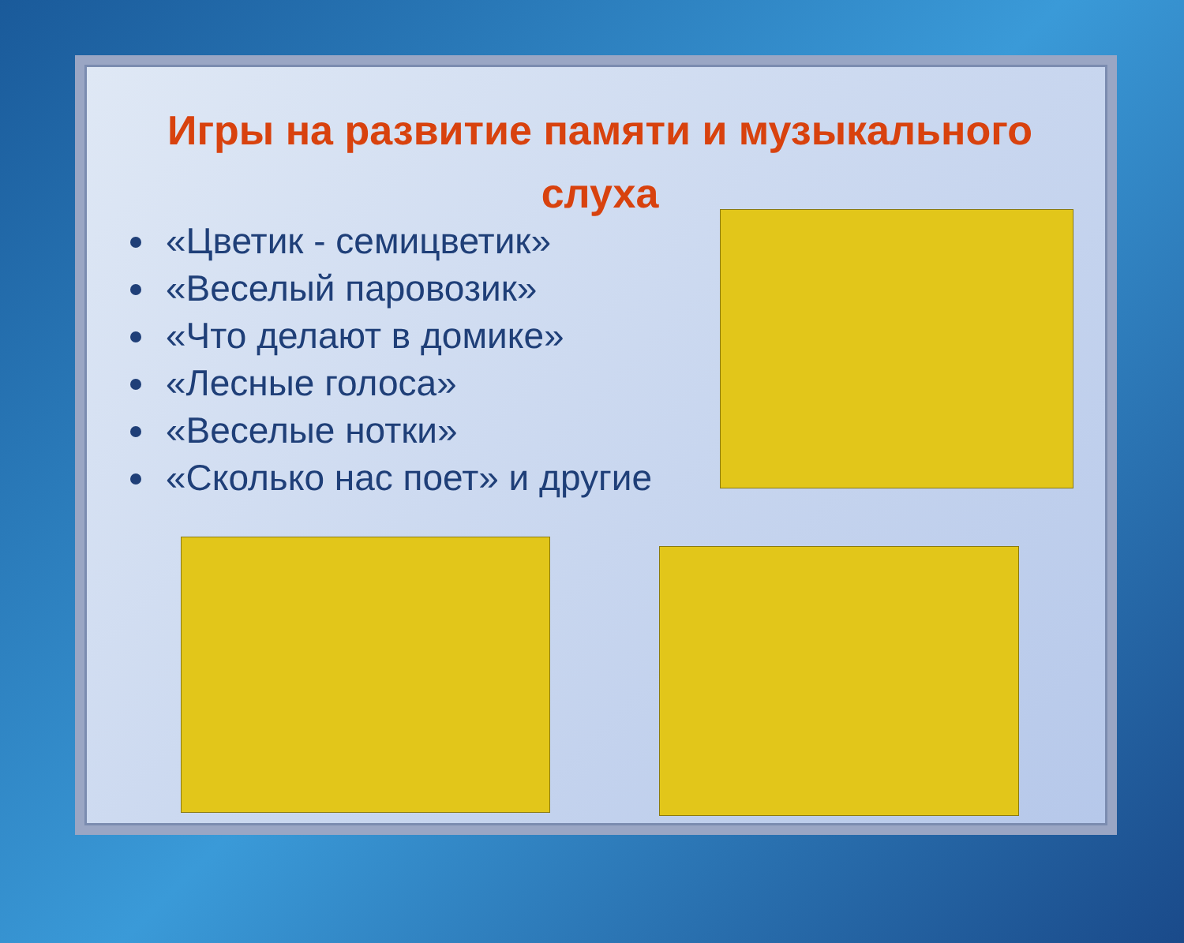Игры на развитие памяти и музыкального слуха
«Цветик - семицветик»
«Веселый паровозик»
«Что делают в домике»
«Лесные голоса»
«Веселые нотки»
«Сколько нас поет» и другие